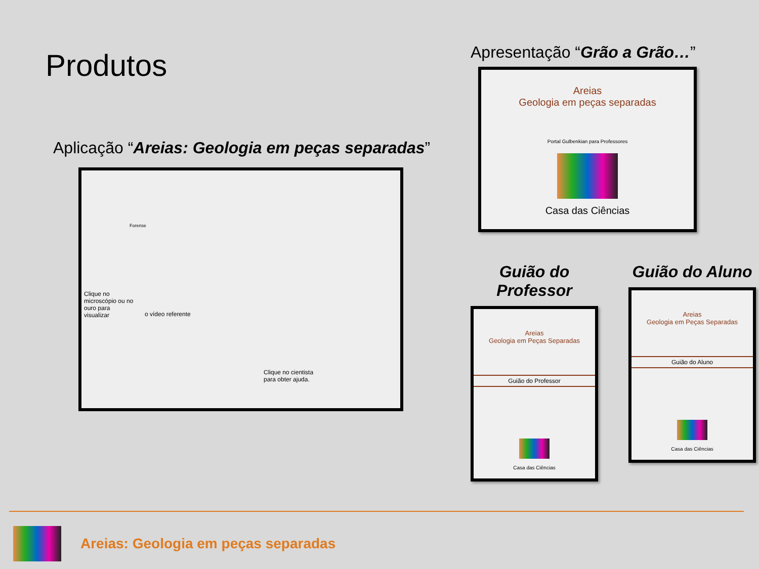Produtos
Aplicação “Areias: Geologia em peças separadas”
Clique no microscópio ou no ouro para visualizar
o vídeo referente
Clique no cientista para obter ajuda.
Forense
Apresentação “Grão a Grão…”
Areias
Geologia em peças separadas
Portal Gulbenkian para Professores
Casa das Ciências
Guião do Professor
Areias
Geologia em Peças Separadas
Guião do Professor
Casa das Ciências
Guião do Aluno
Areias
Geologia em Peças Separadas
Guião do Aluno
Casa das Ciências
Areias: Geologia em peças separadas